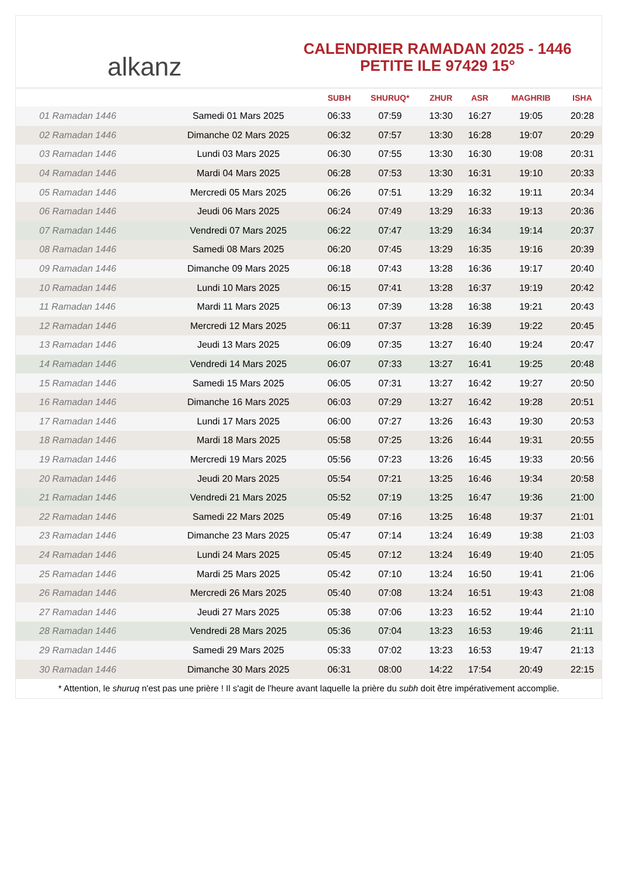alkanz
CALENDRIER RAMADAN 2025 - 1446
PETITE ILE 97429 15°
| | | SUBH | SHURUQ* | ZHUR | ASR | MAGHRIB | ISHA |
| --- | --- | --- | --- | --- | --- | --- | --- |
| 01 Ramadan 1446 | Samedi 01 Mars 2025 | 06:33 | 07:59 | 13:30 | 16:27 | 19:05 | 20:28 |
| 02 Ramadan 1446 | Dimanche 02 Mars 2025 | 06:32 | 07:57 | 13:30 | 16:28 | 19:07 | 20:29 |
| 03 Ramadan 1446 | Lundi 03 Mars 2025 | 06:30 | 07:55 | 13:30 | 16:30 | 19:08 | 20:31 |
| 04 Ramadan 1446 | Mardi 04 Mars 2025 | 06:28 | 07:53 | 13:30 | 16:31 | 19:10 | 20:33 |
| 05 Ramadan 1446 | Mercredi 05 Mars 2025 | 06:26 | 07:51 | 13:29 | 16:32 | 19:11 | 20:34 |
| 06 Ramadan 1446 | Jeudi 06 Mars 2025 | 06:24 | 07:49 | 13:29 | 16:33 | 19:13 | 20:36 |
| 07 Ramadan 1446 | Vendredi 07 Mars 2025 | 06:22 | 07:47 | 13:29 | 16:34 | 19:14 | 20:37 |
| 08 Ramadan 1446 | Samedi 08 Mars 2025 | 06:20 | 07:45 | 13:29 | 16:35 | 19:16 | 20:39 |
| 09 Ramadan 1446 | Dimanche 09 Mars 2025 | 06:18 | 07:43 | 13:28 | 16:36 | 19:17 | 20:40 |
| 10 Ramadan 1446 | Lundi 10 Mars 2025 | 06:15 | 07:41 | 13:28 | 16:37 | 19:19 | 20:42 |
| 11 Ramadan 1446 | Mardi 11 Mars 2025 | 06:13 | 07:39 | 13:28 | 16:38 | 19:21 | 20:43 |
| 12 Ramadan 1446 | Mercredi 12 Mars 2025 | 06:11 | 07:37 | 13:28 | 16:39 | 19:22 | 20:45 |
| 13 Ramadan 1446 | Jeudi 13 Mars 2025 | 06:09 | 07:35 | 13:27 | 16:40 | 19:24 | 20:47 |
| 14 Ramadan 1446 | Vendredi 14 Mars 2025 | 06:07 | 07:33 | 13:27 | 16:41 | 19:25 | 20:48 |
| 15 Ramadan 1446 | Samedi 15 Mars 2025 | 06:05 | 07:31 | 13:27 | 16:42 | 19:27 | 20:50 |
| 16 Ramadan 1446 | Dimanche 16 Mars 2025 | 06:03 | 07:29 | 13:27 | 16:42 | 19:28 | 20:51 |
| 17 Ramadan 1446 | Lundi 17 Mars 2025 | 06:00 | 07:27 | 13:26 | 16:43 | 19:30 | 20:53 |
| 18 Ramadan 1446 | Mardi 18 Mars 2025 | 05:58 | 07:25 | 13:26 | 16:44 | 19:31 | 20:55 |
| 19 Ramadan 1446 | Mercredi 19 Mars 2025 | 05:56 | 07:23 | 13:26 | 16:45 | 19:33 | 20:56 |
| 20 Ramadan 1446 | Jeudi 20 Mars 2025 | 05:54 | 07:21 | 13:25 | 16:46 | 19:34 | 20:58 |
| 21 Ramadan 1446 | Vendredi 21 Mars 2025 | 05:52 | 07:19 | 13:25 | 16:47 | 19:36 | 21:00 |
| 22 Ramadan 1446 | Samedi 22 Mars 2025 | 05:49 | 07:16 | 13:25 | 16:48 | 19:37 | 21:01 |
| 23 Ramadan 1446 | Dimanche 23 Mars 2025 | 05:47 | 07:14 | 13:24 | 16:49 | 19:38 | 21:03 |
| 24 Ramadan 1446 | Lundi 24 Mars 2025 | 05:45 | 07:12 | 13:24 | 16:49 | 19:40 | 21:05 |
| 25 Ramadan 1446 | Mardi 25 Mars 2025 | 05:42 | 07:10 | 13:24 | 16:50 | 19:41 | 21:06 |
| 26 Ramadan 1446 | Mercredi 26 Mars 2025 | 05:40 | 07:08 | 13:24 | 16:51 | 19:43 | 21:08 |
| 27 Ramadan 1446 | Jeudi 27 Mars 2025 | 05:38 | 07:06 | 13:23 | 16:52 | 19:44 | 21:10 |
| 28 Ramadan 1446 | Vendredi 28 Mars 2025 | 05:36 | 07:04 | 13:23 | 16:53 | 19:46 | 21:11 |
| 29 Ramadan 1446 | Samedi 29 Mars 2025 | 05:33 | 07:02 | 13:23 | 16:53 | 19:47 | 21:13 |
| 30 Ramadan 1446 | Dimanche 30 Mars 2025 | 06:31 | 08:00 | 14:22 | 17:54 | 20:49 | 22:15 |
* Attention, le shuruq n'est pas une prière ! Il s'agit de l'heure avant laquelle la prière du subh doit être impérativement accomplie.